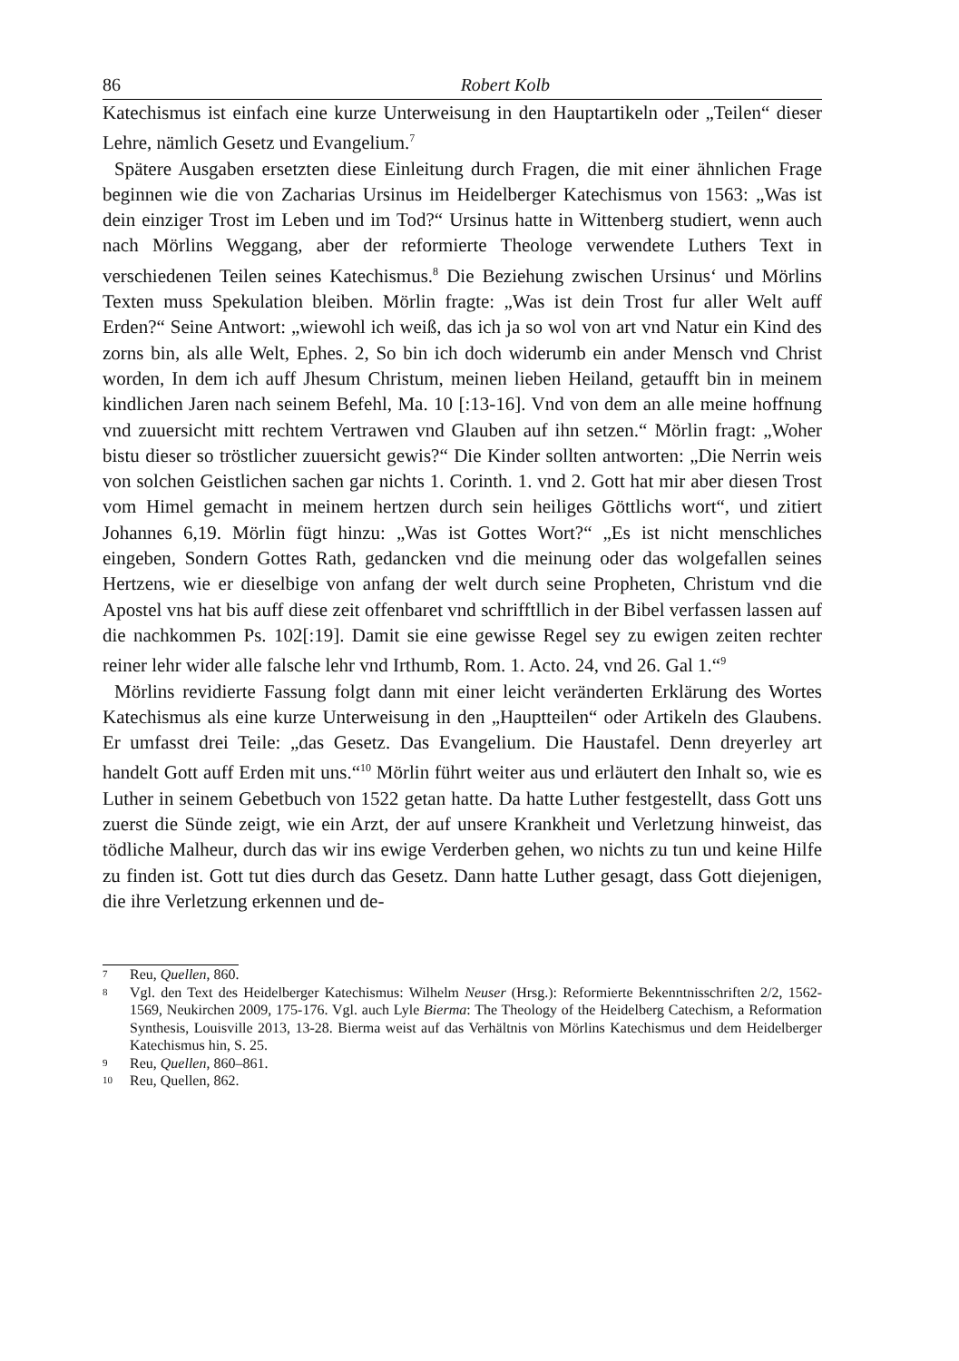86 Robert Kolb
Katechismus ist einfach eine kurze Unterweisung in den Hauptartikeln oder „Teilen“ dieser Lehre, nämlich Gesetz und Evangelium.<sup>7</sup>
Spätere Ausgaben ersetzten diese Einleitung durch Fragen, die mit einer ähnlichen Frage beginnen wie die von Zacharias Ursinus im Heidelberger Katechismus von 1563: „Was ist dein einziger Trost im Leben und im Tod?“ Ursinus hatte in Wittenberg studiert, wenn auch nach Mörlins Weggang, aber der reformierte Theologe verwendete Luthers Text in verschiedenen Teilen seines Katechismus.<sup>8</sup> Die Beziehung zwischen Ursinus‘ und Mörlins Texten muss Spekulation bleiben. Mörlin fragte: „Was ist dein Trost fur aller Welt auff Erden?“ Seine Antwort: „wiewohl ich weiß, das ich ja so wol von art vnd Natur ein Kind des zorns bin, als alle Welt, Ephes. 2, So bin ich doch widerumb ein ander Mensch vnd Christ worden, In dem ich auff Jhesum Christum, meinen lieben Heiland, getaufft bin in meinem kindlichen Jaren nach seinem Befehl, Ma. 10 [:13-16]. Vnd von dem an alle meine hoffnung vnd zuuersicht mitt rechtem Vertrawen vnd Glauben auf ihn setzen.“ Mörlin fragt: „Woher bistu dieser so tröstlicher zuuersicht gewis?“ Die Kinder sollten antworten: „Die Nerrin weis von solchen Geistlichen sachen gar nichts 1. Corinth. 1. vnd 2. Gott hat mir aber diesen Trost vom Himel gemacht in meinem hertzen durch sein heiliges Göttlichs wort“, und zitiert Johannes 6,19. Mörlin fügt hinzu: „Was ist Gottes Wort?“ „Es ist nicht menschliches eingeben, Sondern Gottes Rath, gedancken vnd die meinung oder das wolgefallen seines Hertzens, wie er dieselbige von anfang der welt durch seine Propheten, Christum vnd die Apostel vns hat bis auff diese zeit offenbaret vnd schrifftllich in der Bibel verfassen lassen auf die nachkommen Ps. 102[:19]. Damit sie eine gewisse Regel sey zu ewigen zeiten rechter reiner lehr wider alle falsche lehr vnd Irthumb, Rom. 1. Acto. 24, vnd 26. Gal 1.“<sup>9</sup>
Mörlins revidierte Fassung folgt dann mit einer leicht veränderten Erklärung des Wortes Katechismus als eine kurze Unterweisung in den „Hauptteilen“ oder Artikeln des Glaubens. Er umfasst drei Teile: „das Gesetz. Das Evangelium. Die Haustafel. Denn dreyerley art handelt Gott auff Erden mit uns.“<sup>10</sup> Mörlin führt weiter aus und erläutert den Inhalt so, wie es Luther in seinem Gebetbuch von 1522 getan hatte. Da hatte Luther festgestellt, dass Gott uns zuerst die Sünde zeigt, wie ein Arzt, der auf unsere Krankheit und Verletzung hinweist, das tödliche Malheur, durch das wir ins ewige Verderben gehen, wo nichts zu tun und keine Hilfe zu finden ist. Gott tut dies durch das Gesetz. Dann hatte Luther gesagt, dass Gott diejenigen, die ihre Verletzung erkennen und de-
7 Reu, Quellen, 860.
8 Vgl. den Text des Heidelberger Katechismus: Wilhelm Neuser (Hrsg.): Reformierte Bekenntnisschriften 2/2, 1562-1569, Neukirchen 2009, 175-176. Vgl. auch Lyle Bierma: The Theology of the Heidelberg Catechism, a Reformation Synthesis, Louisville 2013, 13-28. Bierma weist auf das Verhältnis von Mörlins Katechismus und dem Heidelberger Katechismus hin, S. 25.
9 Reu, Quellen, 860–861.
10 Reu, Quellen, 862.